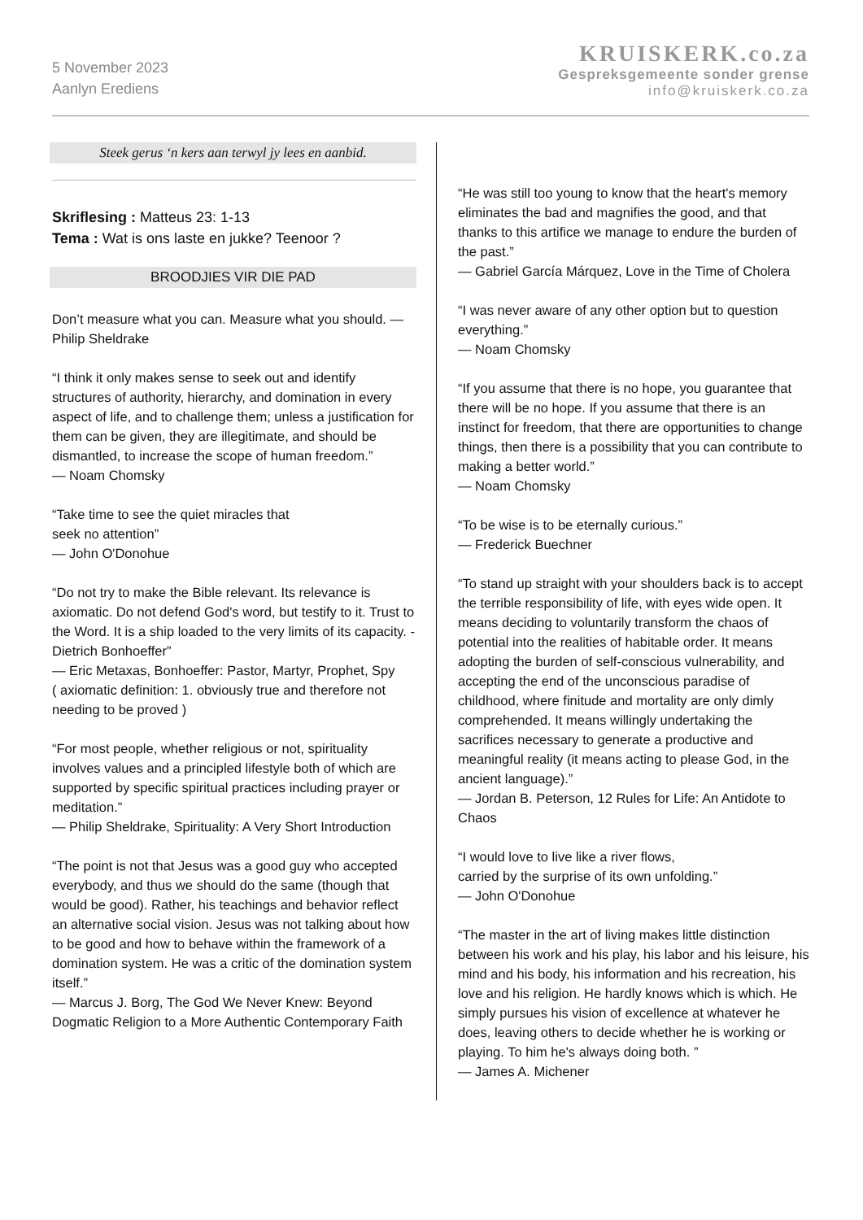5 November 2023
Aanlyn Erediens
KRUISKERK.co.za
Gespreksgemeente sonder grense
info@kruiskerk.co.za
Steek gerus ‘n kers aan terwyl jy lees en aanbid.
Skriflesing : Matteus 23: 1-13
Tema : Wat is ons laste en jukke? Teenoor ?
BROODJIES VIR DIE PAD
Don’t measure what you can. Measure what you should. — Philip Sheldrake
“I think it only makes sense to seek out and identify structures of authority, hierarchy, and domination in every aspect of life, and to challenge them; unless a justification for them can be given, they are illegitimate, and should be dismantled, to increase the scope of human freedom.”
— Noam Chomsky
“Take time to see the quiet miracles that
seek no attention”
— John O'Donohue
“Do not try to make the Bible relevant. Its relevance is axiomatic. Do not defend God's word, but testify to it. Trust to the Word. It is a ship loaded to the very limits of its capacity. -Dietrich Bonhoeffer”
— Eric Metaxas, Bonhoeffer: Pastor, Martyr, Prophet, Spy
( axiomatic definition: 1. obviously true and therefore not needing to be proved )
“For most people, whether religious or not, spirituality involves values and a principled lifestyle both of which are supported by specific spiritual practices including prayer or meditation.”
— Philip Sheldrake, Spirituality: A Very Short Introduction
“The point is not that Jesus was a good guy who accepted everybody, and thus we should do the same (though that would be good). Rather, his teachings and behavior reflect an alternative social vision. Jesus was not talking about how to be good and how to behave within the framework of a domination system. He was a critic of the domination system itself.”
— Marcus J. Borg, The God We Never Knew: Beyond Dogmatic Religion to a More Authentic Contemporary Faith
“He was still too young to know that the heart's memory eliminates the bad and magnifies the good, and that thanks to this artifice we manage to endure the burden of the past.”
— Gabriel García Márquez, Love in the Time of Cholera
“I was never aware of any other option but to question everything.”
— Noam Chomsky
“If you assume that there is no hope, you guarantee that there will be no hope. If you assume that there is an instinct for freedom, that there are opportunities to change things, then there is a possibility that you can contribute to making a better world.”
— Noam Chomsky
“To be wise is to be eternally curious.”
— Frederick Buechner
“To stand up straight with your shoulders back is to accept the terrible responsibility of life, with eyes wide open. It means deciding to voluntarily transform the chaos of potential into the realities of habitable order. It means adopting the burden of self-conscious vulnerability, and accepting the end of the unconscious paradise of childhood, where finitude and mortality are only dimly comprehended. It means willingly undertaking the sacrifices necessary to generate a productive and meaningful reality (it means acting to please God, in the ancient language).”
— Jordan B. Peterson, 12 Rules for Life: An Antidote to Chaos
“I would love to live like a river flows,
carried by the surprise of its own unfolding.”
— John O'Donohue
“The master in the art of living makes little distinction between his work and his play, his labor and his leisure, his mind and his body, his information and his recreation, his love and his religion. He hardly knows which is which. He simply pursues his vision of excellence at whatever he does, leaving others to decide whether he is working or playing. To him he's always doing both. ”
— James A. Michener